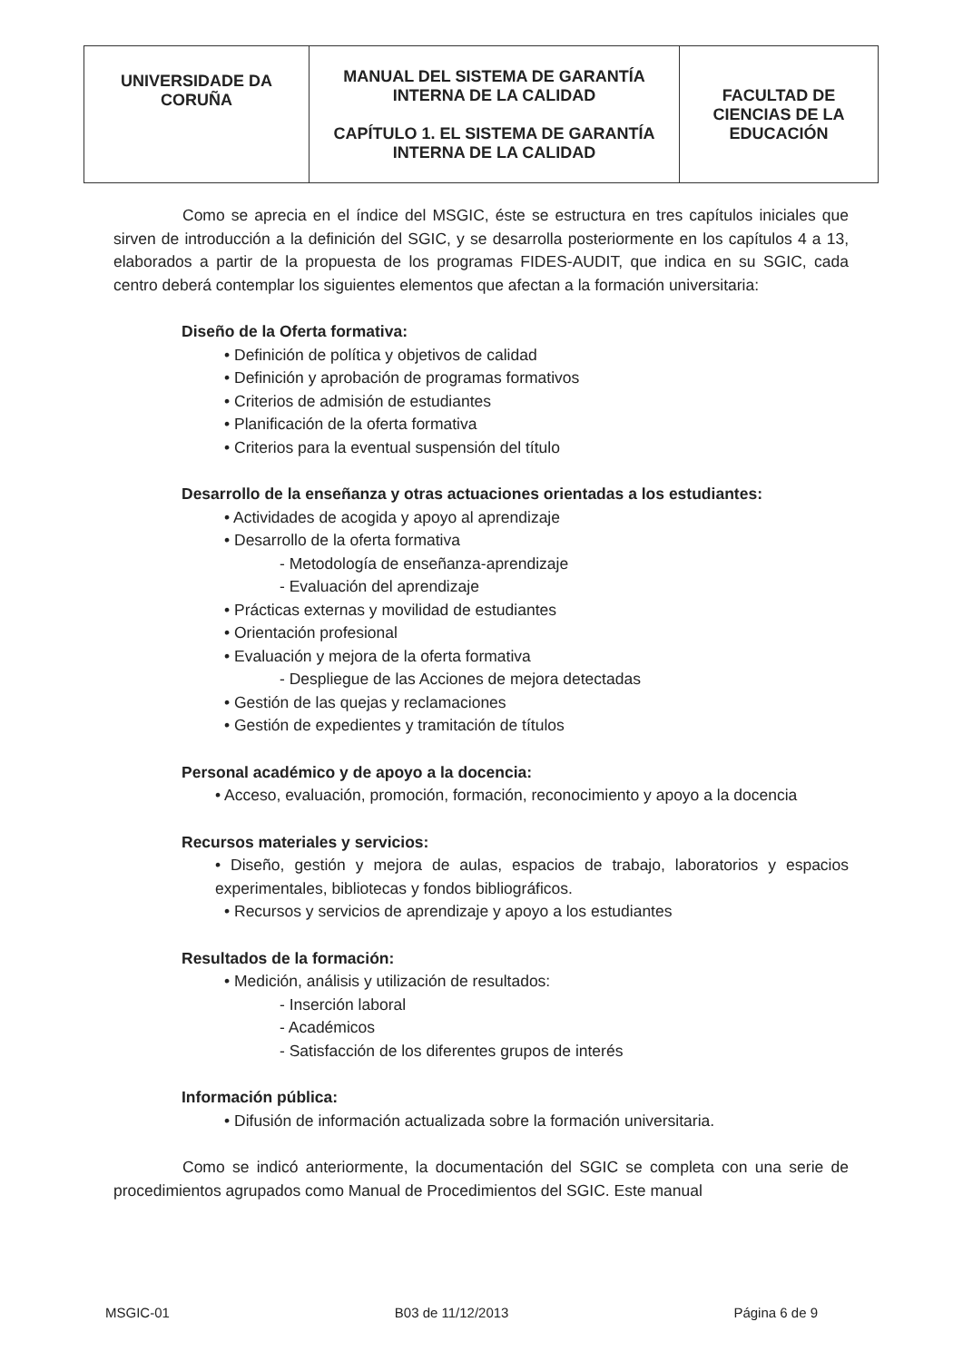| UNIVERSIDADE DA CORUÑA | MANUAL DEL SISTEMA DE GARANTÍA INTERNA DE LA CALIDAD CAPÍTULO 1. EL SISTEMA DE GARANTÍA INTERNA DE LA CALIDAD | FACULTAD DE CIENCIAS DE LA EDUCACIÓN |
Como se aprecia en el índice del MSGIC, éste se estructura en tres capítulos iniciales que sirven de introducción a la definición del SGIC, y se desarrolla posteriormente en los capítulos 4 a 13, elaborados a partir de la propuesta de los programas FIDES-AUDIT, que indica en su SGIC, cada centro deberá contemplar los siguientes elementos que afectan a la formación universitaria:
Diseño de la Oferta formativa:
• Definición de política y objetivos de calidad
• Definición y aprobación de programas formativos
• Criterios de admisión de estudiantes
• Planificación de la oferta formativa
• Criterios para la eventual suspensión del título
Desarrollo de la enseñanza y otras actuaciones orientadas a los estudiantes:
• Actividades de acogida y apoyo al aprendizaje
• Desarrollo de la oferta formativa
- Metodología de enseñanza-aprendizaje
- Evaluación del aprendizaje
• Prácticas externas y movilidad de estudiantes
• Orientación profesional
• Evaluación y mejora de la oferta formativa
- Despliegue de las Acciones de mejora detectadas
• Gestión de las quejas y reclamaciones
• Gestión de expedientes y tramitación de títulos
Personal académico y de apoyo a la docencia:
• Acceso, evaluación, promoción, formación, reconocimiento y apoyo a la docencia
Recursos materiales y servicios:
• Diseño, gestión y mejora de aulas, espacios de trabajo, laboratorios y espacios experimentales, bibliotecas y fondos bibliográficos.
• Recursos y servicios de aprendizaje y apoyo a los estudiantes
Resultados de la formación:
• Medición, análisis y utilización de resultados:
- Inserción laboral
- Académicos
- Satisfacción de los diferentes grupos de interés
Información pública:
• Difusión de información actualizada sobre la formación universitaria.
Como se indicó anteriormente, la documentación del SGIC se completa con una serie de procedimientos agrupados como Manual de Procedimientos del SGIC. Este manual
MSGIC-01 B03 de 11/12/2013 Página 6 de 9